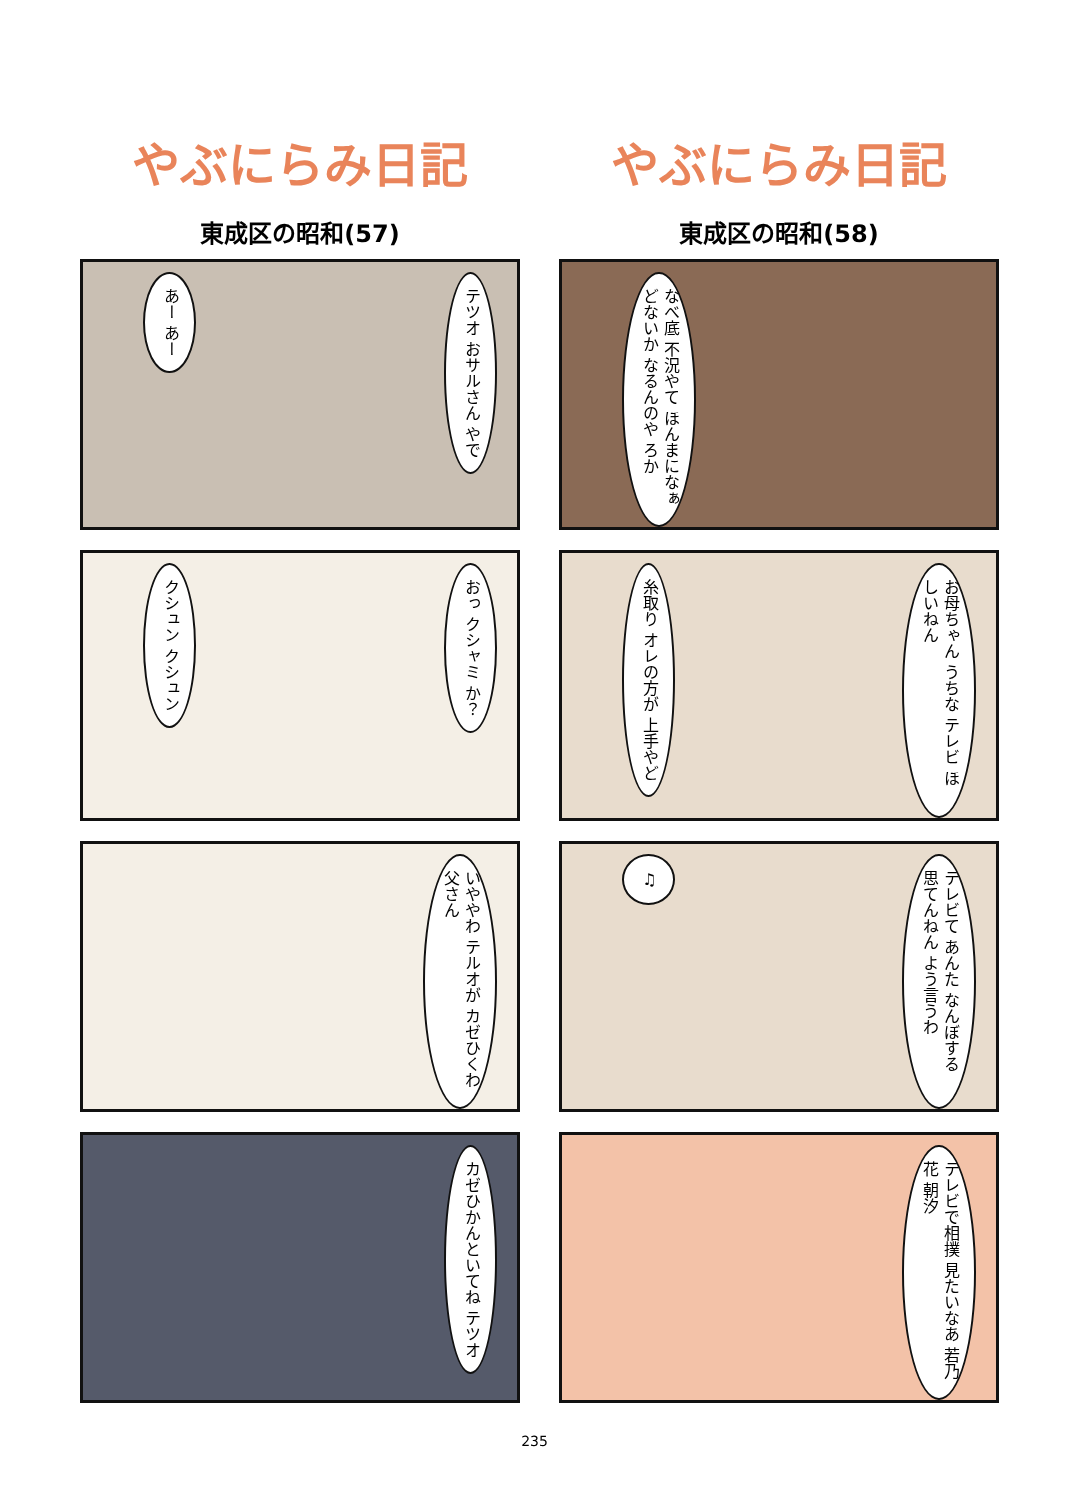やぶにらみ日記
東成区の昭和(57)
テツオ おサルさん やで
あー あー
おっ クシャミ か？
クシュン クシュン
いややわ テルオが カゼひくわ 父さん
カゼひかんといてね テツオ
やぶにらみ日記
東成区の昭和(58)
なべ底 不況やて ほんまになぁ どないか なるんのや ろか
お母ちゃん うちな テレビ ほしいねん
糸取り オレの方が 上手やど
テレビて あんた なんぼする 思てんねん よう言うわ
♫
テレビで相撲 見たいなあ 若乃花 朝汐
235